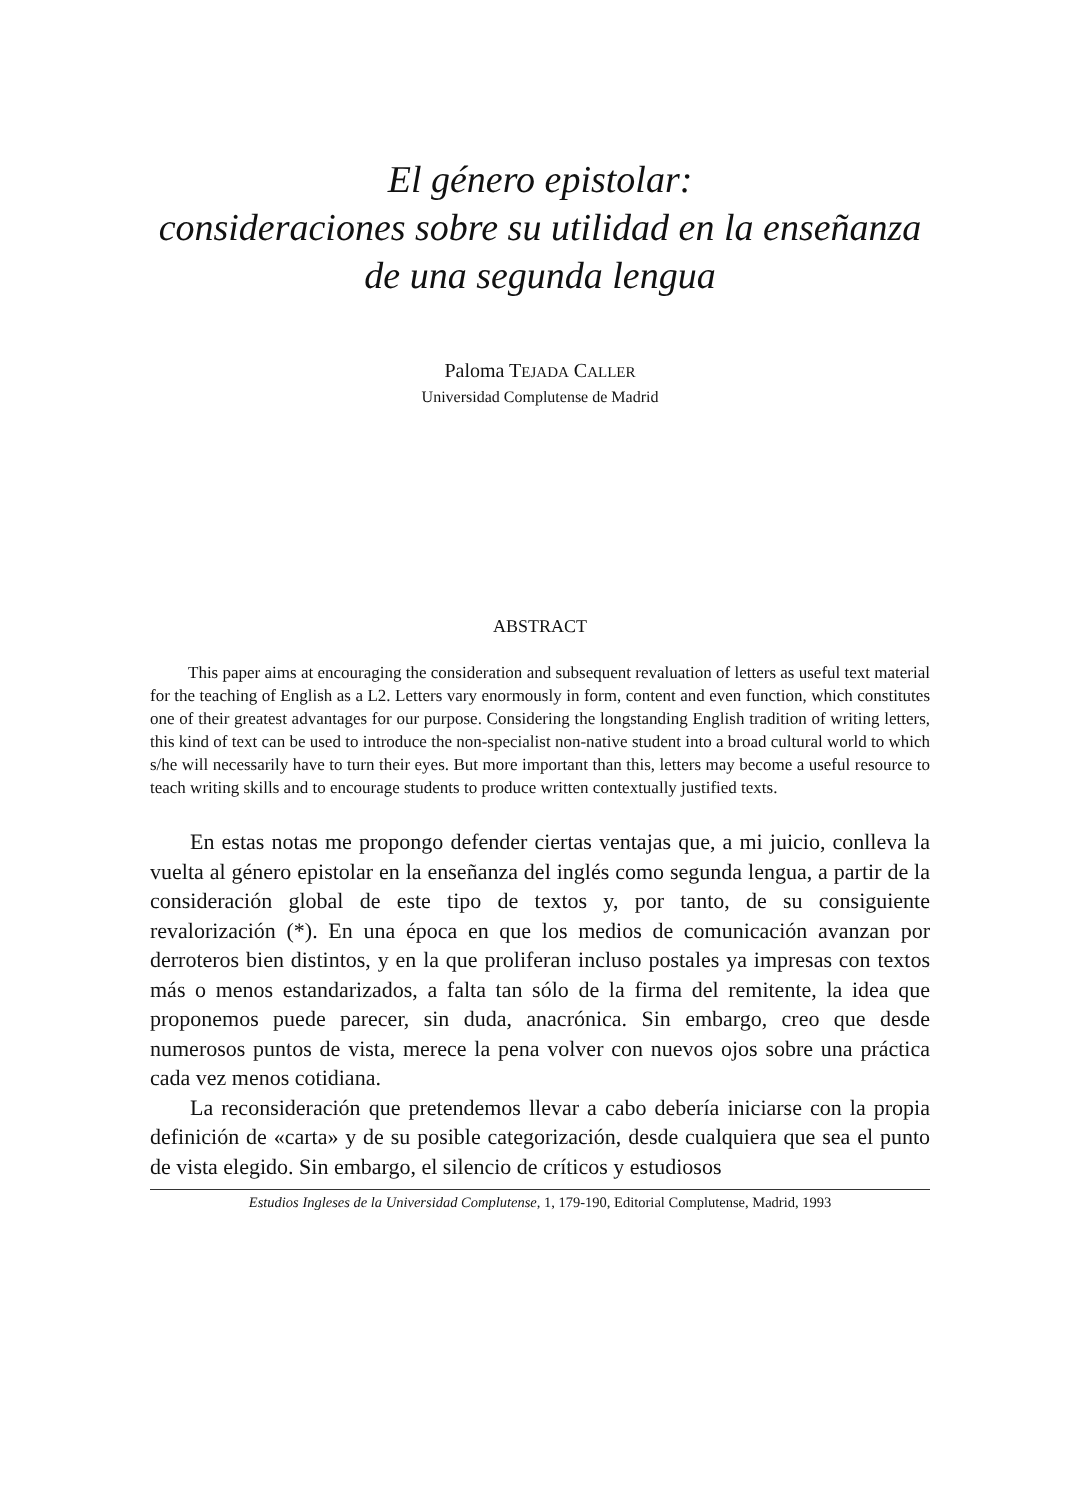El género epistolar:
consideraciones sobre su utilidad en la enseñanza
de una segunda lengua
Paloma TEJADA CALLER
Universidad Complutense de Madrid
ABSTRACT
This paper aims at encouraging the consideration and subsequent revaluation of letters as useful text material for the teaching of English as a L2. Letters vary enormously in form, content and even function, which constitutes one of their greatest advantages for our purpose. Considering the longstanding English tradition of writing letters, this kind of text can be used to introduce the non-specialist non-native student into a broad cultural world to which s/he will necessarily have to turn their eyes. But more important than this, letters may become a useful resource to teach writing skills and to encourage students to produce written contextually justified texts.
En estas notas me propongo defender ciertas ventajas que, a mi juicio, conlleva la vuelta al género epistolar en la enseñanza del inglés como segunda lengua, a partir de la consideración global de este tipo de textos y, por tanto, de su consiguiente revalorización (*). En una época en que los medios de comunicación avanzan por derroteros bien distintos, y en la que proliferan incluso postales ya impresas con textos más o menos estandarizados, a falta tan sólo de la firma del remitente, la idea que proponemos puede parecer, sin duda, anacrónica. Sin embargo, creo que desde numerosos puntos de vista, merece la pena volver con nuevos ojos sobre una práctica cada vez menos cotidiana.
La reconsideración que pretendemos llevar a cabo debería iniciarse con la propia definición de «carta» y de su posible categorización, desde cualquiera que sea el punto de vista elegido. Sin embargo, el silencio de críticos y estudiosos
Estudios Ingleses de la Universidad Complutense, 1, 179-190, Editorial Complutense, Madrid, 1993